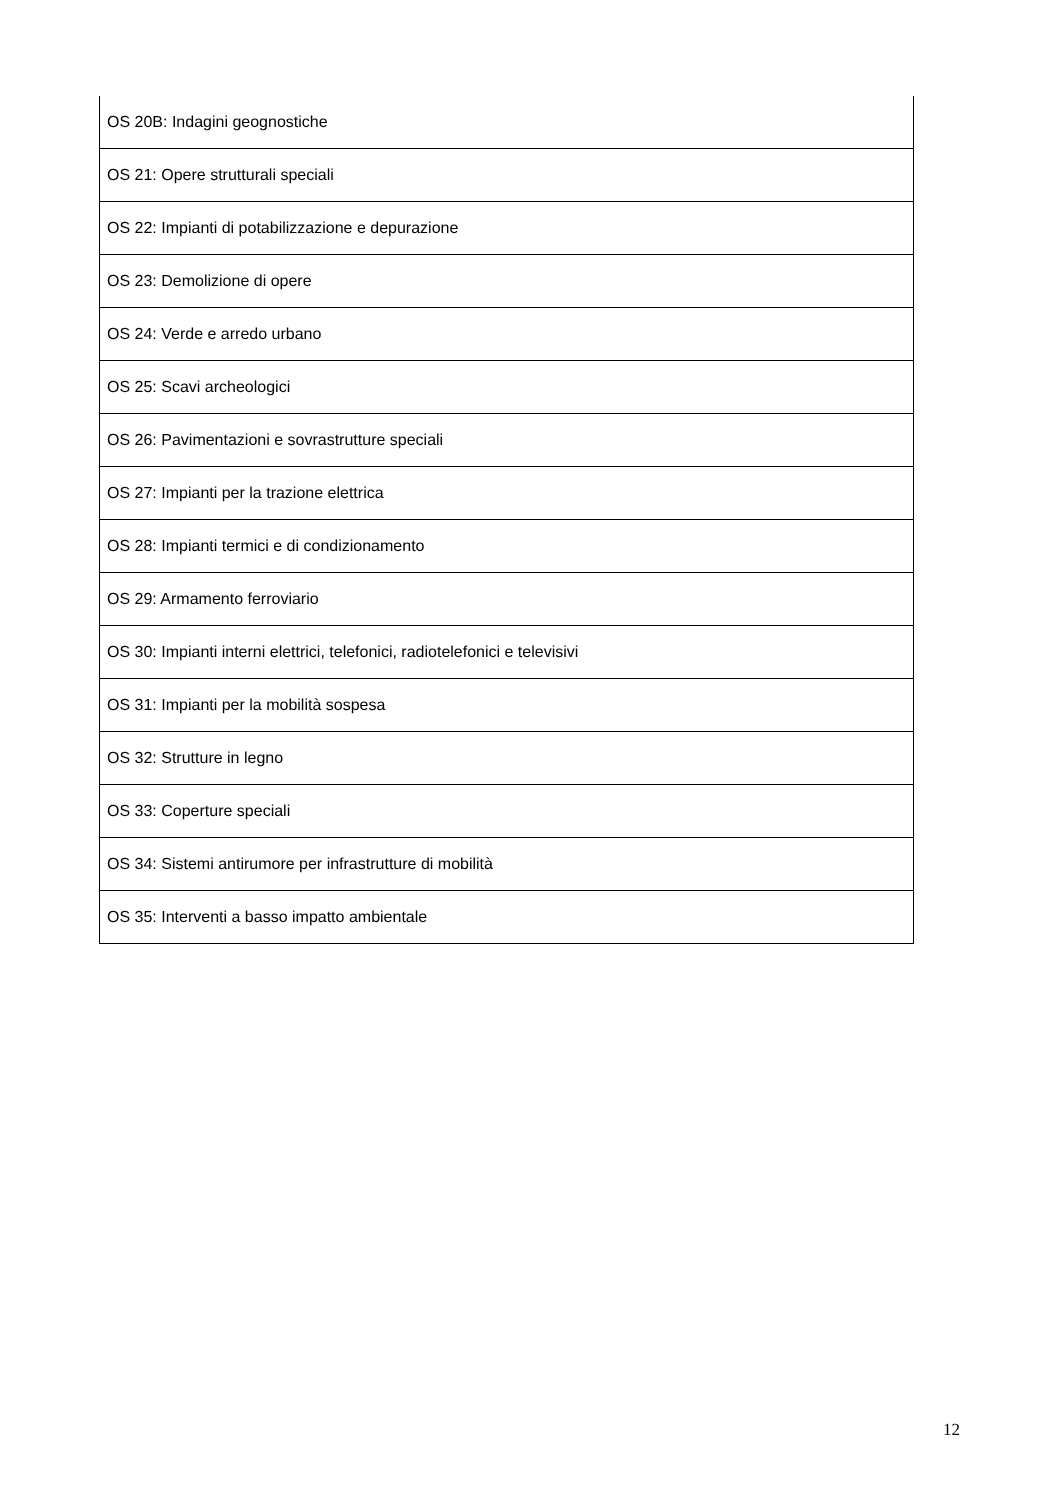| OS 20B: Indagini geognostiche |
| OS 21: Opere strutturali speciali |
| OS 22: Impianti di potabilizzazione e depurazione |
| OS 23: Demolizione di opere |
| OS 24: Verde e arredo urbano |
| OS 25: Scavi archeologici |
| OS 26: Pavimentazioni e sovrastrutture speciali |
| OS 27: Impianti per la trazione elettrica |
| OS 28: Impianti termici e di condizionamento |
| OS 29: Armamento ferroviario |
| OS 30: Impianti interni elettrici, telefonici, radiotelefonici e televisivi |
| OS 31: Impianti per la mobilità sospesa |
| OS 32: Strutture in legno |
| OS 33: Coperture speciali |
| OS 34: Sistemi antirumore per infrastrutture di mobilità |
| OS 35: Interventi a basso impatto ambientale |
12